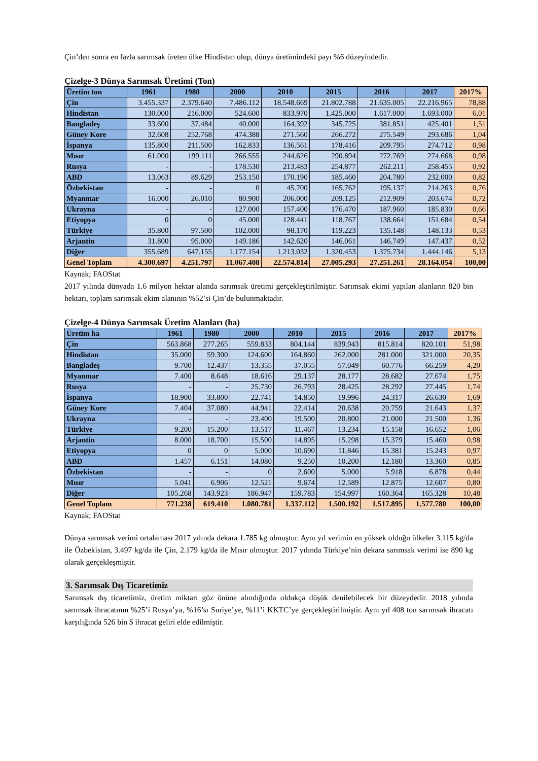Çin’den sonra en fazla sarımsak üreten ülke Hindistan olup, dünya üretimindeki payı %6 düzeyindedir.
Çizelge-3 Dünya Sarımsak Üretimi (Ton)
| Üretim ton | 1961 | 1980 | 2000 | 2010 | 2015 | 2016 | 2017 | 2017% |
| --- | --- | --- | --- | --- | --- | --- | --- | --- |
| Çin | 3.455.337 | 2.379.640 | 7.486.112 | 18.548.669 | 21.802.788 | 21.635.005 | 22.216.965 | 78,88 |
| Hindistan | 130.000 | 216.000 | 524.600 | 833.970 | 1.425.000 | 1.617.000 | 1.693.000 | 6,01 |
| Bangladeş | 33.600 | 37.484 | 40.000 | 164.392 | 345.725 | 381.851 | 425.401 | 1,51 |
| Güney Kore | 32.608 | 252.768 | 474.388 | 271.560 | 266.272 | 275.549 | 293.686 | 1,04 |
| İspanya | 135.800 | 211.500 | 162.833 | 136.561 | 178.416 | 209.795 | 274.712 | 0,98 |
| Mısır | 61.000 | 199.111 | 266.555 | 244.626 | 290.894 | 272.769 | 274.668 | 0,98 |
| Rusya | - | - | 178.530 | 213.483 | 254.877 | 262.211 | 258.455 | 0,92 |
| ABD | 13.063 | 89.629 | 253.150 | 170.190 | 185.460 | 204.780 | 232.000 | 0,82 |
| Özbekistan | - | - | 0 | 45.700 | 165.762 | 195.137 | 214.263 | 0,76 |
| Myanmar | 16.000 | 26.010 | 80.900 | 206.000 | 209.125 | 212.909 | 203.674 | 0,72 |
| Ukrayna | - | - | 127.000 | 157.400 | 176.470 | 187.960 | 185.830 | 0,66 |
| Etiyopya | 0 | 0 | 45.000 | 128.441 | 118.767 | 138.664 | 151.684 | 0,54 |
| Türkiye | 35.800 | 97.500 | 102.000 | 98.170 | 119.223 | 135.148 | 148.133 | 0,53 |
| Arjantin | 31.800 | 95.000 | 149.186 | 142.620 | 146.061 | 146.749 | 147.437 | 0,52 |
| Diğer | 355.689 | 647.155 | 1.177.154 | 1.213.032 | 1.320.453 | 1.375.734 | 1.444.146 | 5,13 |
| Genel Toplam | 4.300.697 | 4.251.797 | 11.067.408 | 22.574.814 | 27.005.293 | 27.251.261 | 28.164.054 | 100,00 |
Kaynak; FAOStat
2017 yılında dünyada 1.6 milyon hektar alanda sarımsak üretimi gerçekleştirilmiştir. Sarımsak ekimi yapılan alanların 820 bin hektarı, toplam sarımsak ekim alanının %52’si Çin’de bulunmaktadır.
Çizelge-4 Dünya Sarımsak Üretim Alanları (ha)
| Üretim ha | 1961 | 1980 | 2000 | 2010 | 2015 | 2016 | 2017 | 2017% |
| --- | --- | --- | --- | --- | --- | --- | --- | --- |
| Çin | 563.868 | 277.265 | 559.833 | 804.144 | 839.943 | 815.814 | 820.101 | 51,98 |
| Hindistan | 35.000 | 59.300 | 124.600 | 164.860 | 262.000 | 281.000 | 321.000 | 20,35 |
| Bangladeş | 9.700 | 12.437 | 13.355 | 37.055 | 57.049 | 60.776 | 66.259 | 4,20 |
| Myanmar | 7.400 | 8.648 | 18.616 | 29.137 | 28.177 | 28.682 | 27.674 | 1,75 |
| Rusya | - | - | 25.730 | 26.793 | 28.425 | 28.292 | 27.445 | 1,74 |
| İspanya | 18.900 | 33.800 | 22.741 | 14.850 | 19.996 | 24.317 | 26.630 | 1,69 |
| Güney Kore | 7.404 | 37.080 | 44.941 | 22.414 | 20.638 | 20.759 | 21.643 | 1,37 |
| Ukrayna | - | - | 23.400 | 19.500 | 20.800 | 21.000 | 21.500 | 1,36 |
| Türkiye | 9.200 | 15.200 | 13.517 | 11.467 | 13.234 | 15.158 | 16.652 | 1,06 |
| Arjantin | 8.000 | 18.700 | 15.500 | 14.895 | 15.298 | 15.379 | 15.460 | 0,98 |
| Etiyopya | 0 | 0 | 5.000 | 10.690 | 11.846 | 15.381 | 15.243 | 0,97 |
| ABD | 1.457 | 6.151 | 14.080 | 9.250 | 10.200 | 12.180 | 13.360 | 0,85 |
| Özbekistan | - | - | 0 | 2.600 | 5.000 | 5.918 | 6.878 | 0,44 |
| Mısır | 5.041 | 6.906 | 12.521 | 9.674 | 12.589 | 12.875 | 12.607 | 0,80 |
| Diğer | 105.268 | 143.923 | 186.947 | 159.783 | 154.997 | 160.364 | 165.328 | 10,48 |
| Genel Toplam | 771.238 | 619.410 | 1.080.781 | 1.337.112 | 1.500.192 | 1.517.895 | 1.577.780 | 100,00 |
Kaynak; FAOStat
Dünya sarımsak verimi ortalaması 2017 yılında dekara 1.785 kg olmuştur. Aynı yıl verimin en yüksek olduğu ülkeler 3.115 kg/da ile Özbekistan, 3.497 kg/da ile Çin, 2.179 kg/da ile Mısır olmuştur. 2017 yılında Türkiye’nin dekara sarımsak verimi ise 890 kg olarak gerçekleşmiştir.
3. Sarımsak Dış Ticaretimiz
Sarımsak dış ticaretimiz, üretim miktarı göz önüne alındığında oldukça düşük denilebilecek bir düzeydedir. 2018 yılında sarımsak ihracatının %25’i Rusya’ya, %16’sı Suriye’ye, %11’i KKTC’ye gerçekleştirilmiştir. Aynı yıl 408 ton sarımsak ihracatı karşılığında 526 bin $ ihracat geliri elde edilmiştir.